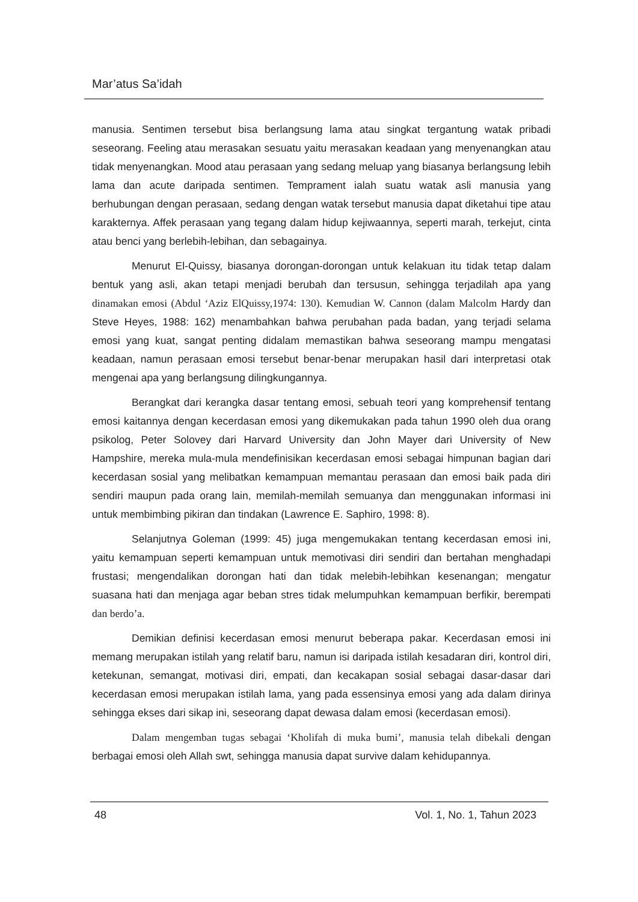Mar’atus Sa’idah
manusia. Sentimen tersebut bisa berlangsung lama atau singkat tergantung watak pribadi seseorang. Feeling atau merasakan sesuatu yaitu merasakan keadaan yang menyenangkan atau tidak menyenangkan. Mood atau perasaan yang sedang meluap yang biasanya berlangsung lebih lama dan acute daripada sentimen. Temprament ialah suatu watak asli manusia yang berhubungan dengan perasaan, sedang dengan watak tersebut manusia dapat diketahui tipe atau karakternya. Affek perasaan yang tegang dalam hidup kejiwaannya, seperti marah, terkejut, cinta atau benci yang berlebih-lebihan, dan sebagainya.
Menurut El-Quissy, biasanya dorongan-dorongan untuk kelakuan itu tidak tetap dalam bentuk yang asli, akan tetapi menjadi berubah dan tersusun, sehingga terjadilah apa yang dinamakan emosi (Abdul ‘Aziz ElQuissy,1974: 130). Kemudian W. Cannon (dalam Malcolm Hardy dan Steve Heyes, 1988: 162) menambahkan bahwa perubahan pada badan, yang terjadi selama emosi yang kuat, sangat penting didalam memastikan bahwa seseorang mampu mengatasi keadaan, namun perasaan emosi tersebut benar-benar merupakan hasil dari interpretasi otak mengenai apa yang berlangsung dilingkungannya.
Berangkat dari kerangka dasar tentang emosi, sebuah teori yang komprehensif tentang emosi kaitannya dengan kecerdasan emosi yang dikemukakan pada tahun 1990 oleh dua orang psikolog, Peter Solovey dari Harvard University dan John Mayer dari University of New Hampshire, mereka mula-mula mendefinisikan kecerdasan emosi sebagai himpunan bagian dari kecerdasan sosial yang melibatkan kemampuan memantau perasaan dan emosi baik pada diri sendiri maupun pada orang lain, memilah-memilah semuanya dan menggunakan informasi ini untuk membimbing pikiran dan tindakan (Lawrence E. Saphiro, 1998: 8).
Selanjutnya Goleman (1999: 45) juga mengemukakan tentang kecerdasan emosi ini, yaitu kemampuan seperti kemampuan untuk memotivasi diri sendiri dan bertahan menghadapi frustasi; mengendalikan dorongan hati dan tidak melebih-lebihkan kesenangan; mengatur suasana hati dan menjaga agar beban stres tidak melumpuhkan kemampuan berfikir, berempati dan berdo’a.
Demikian definisi kecerdasan emosi menurut beberapa pakar. Kecerdasan emosi ini memang merupakan istilah yang relatif baru, namun isi daripada istilah kesadaran diri, kontrol diri, ketekunan, semangat, motivasi diri, empati, dan kecakapan sosial sebagai dasar-dasar dari kecerdasan emosi merupakan istilah lama, yang pada essensinya emosi yang ada dalam dirinya sehingga ekses dari sikap ini, seseorang dapat dewasa dalam emosi (kecerdasan emosi).
Dalam mengemban tugas sebagai ‘Kholifah di muka bumi’, manusia telah dibekali dengan berbagai emosi oleh Allah swt, sehingga manusia dapat survive dalam kehidupannya.
48 Vol. 1, No. 1, Tahun 2023